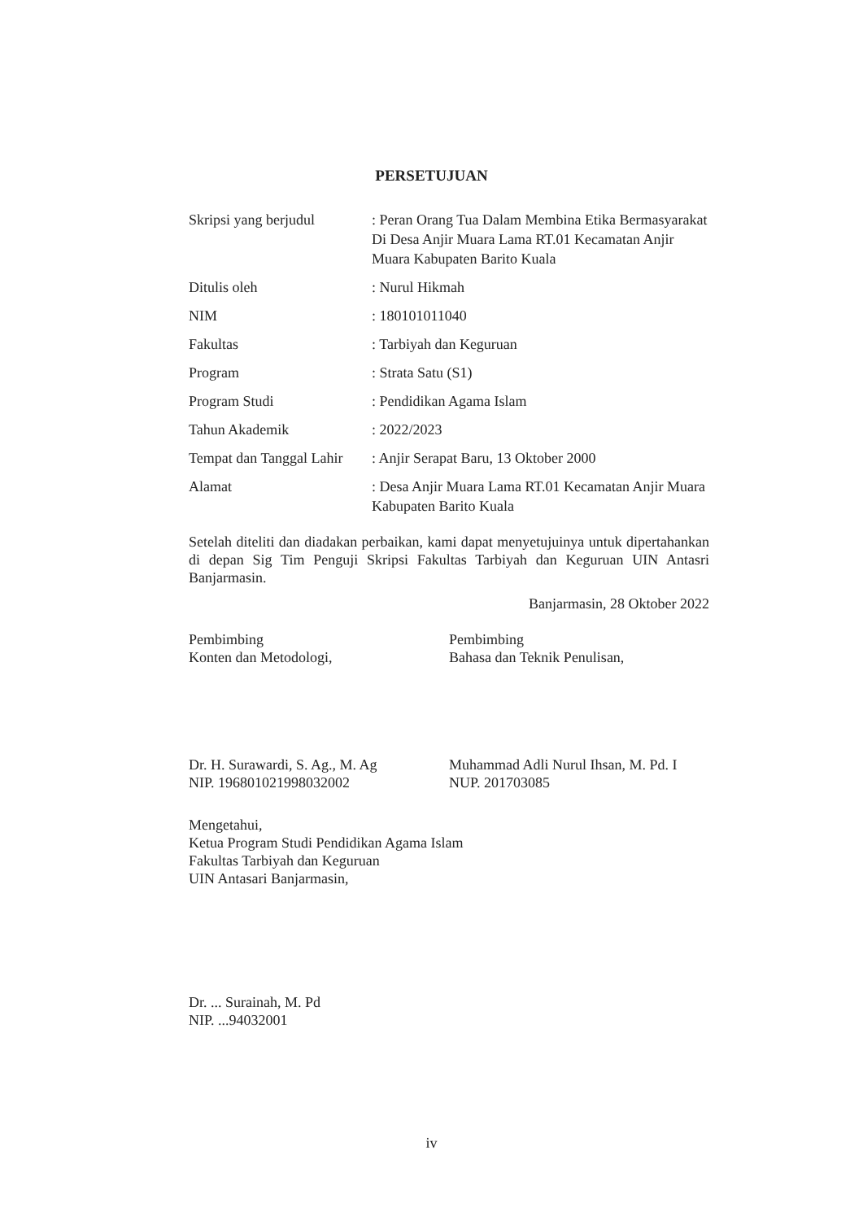PERSETUJUAN
| Skripsi yang berjudul | : Peran Orang Tua Dalam Membina Etika Bermasyarakat Di Desa Anjir Muara Lama RT.01 Kecamatan Anjir Muara Kabupaten Barito Kuala |
| Ditulis oleh | : Nurul Hikmah |
| NIM | : 180101011040 |
| Fakultas | : Tarbiyah dan Keguruan |
| Program | : Strata Satu (S1) |
| Program Studi | : Pendidikan Agama Islam |
| Tahun Akademik | : 2022/2023 |
| Tempat dan Tanggal Lahir | : Anjir Serapat Baru, 13 Oktober 2000 |
| Alamat | : Desa Anjir Muara Lama RT.01 Kecamatan Anjir Muara Kabupaten Barito Kuala |
Setelah diteliti dan diadakan perbaikan, kami dapat menyetujuinya untuk dipertahankan di depan Sig Tim Penguji Skripsi Fakultas Tarbiyah dan Keguruan UIN Antasri Banjarmasin.
Banjarmasin, 28 Oktober 2022
Pembimbing
Konten dan Metodologi,
Dr. H. Surawardi, S. Ag., M. Ag
NIP. 196801021998032002
Pembimbing
Bahasa dan Teknik Penulisan,
Muhammad Adli Nurul Ihsan, M. Pd. I
NUP. 201703085
Mengetahui,
Ketua Program Studi Pendidikan Agama Islam
Fakultas Tarbiyah dan Keguruan
UIN Antasari Banjarmasin,
Dr. ... Surainah, M. Pd
NIP. ...94032001
iv